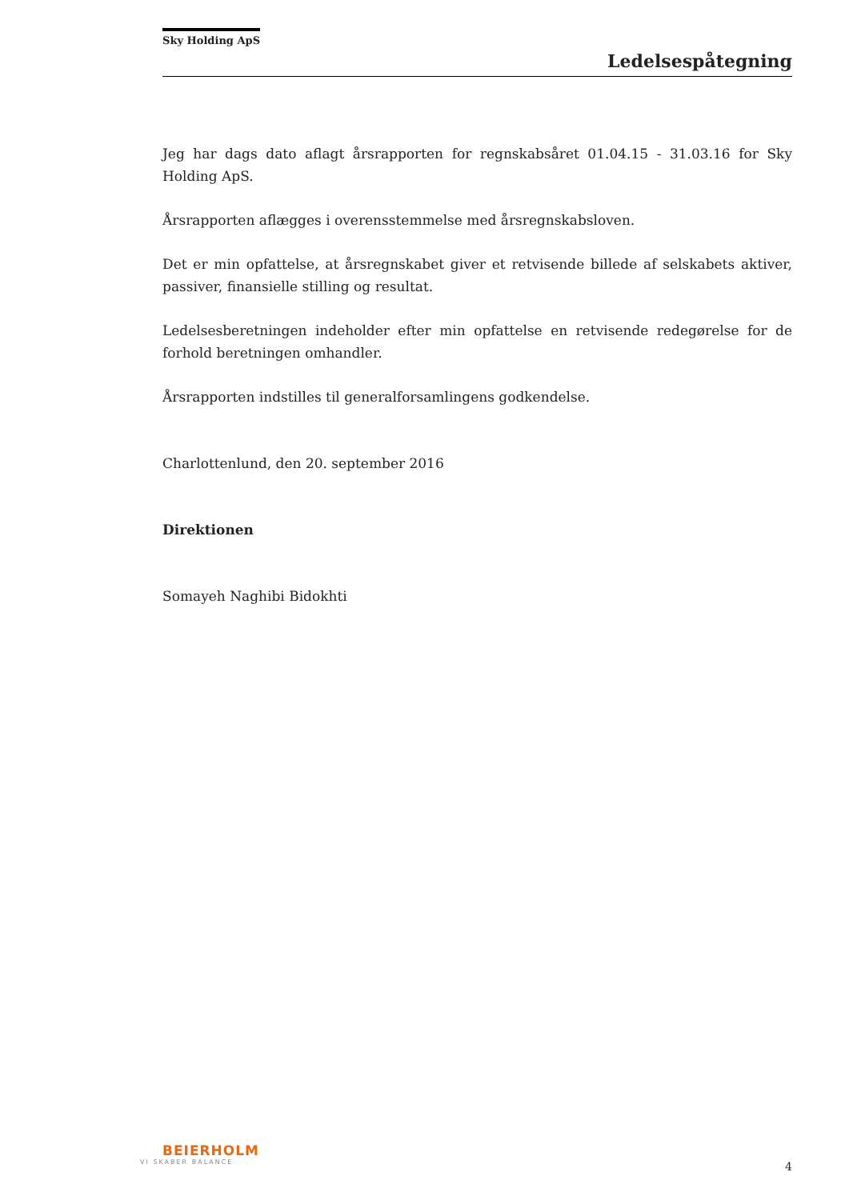Sky Holding ApS
Ledelsespåtegning
Jeg har dags dato aflagt årsrapporten for regnskabsåret 01.04.15 - 31.03.16 for Sky Holding ApS.
Årsrapporten aflægges i overensstemmelse med årsregnskabsloven.
Det er min opfattelse, at årsregnskabet giver et retvisende billede af selskabets aktiver, passiver, finansielle stilling og resultat.
Ledelsesberetningen indeholder efter min opfattelse en retvisende redegørelse for de forhold beretningen omhandler.
Årsrapporten indstilles til generalforsamlingens godkendelse.
Charlottenlund, den 20. september 2016
Direktionen
Somayeh Naghibi Bidokhti
BEIERHOLM
VI SKABER BALANCE
4